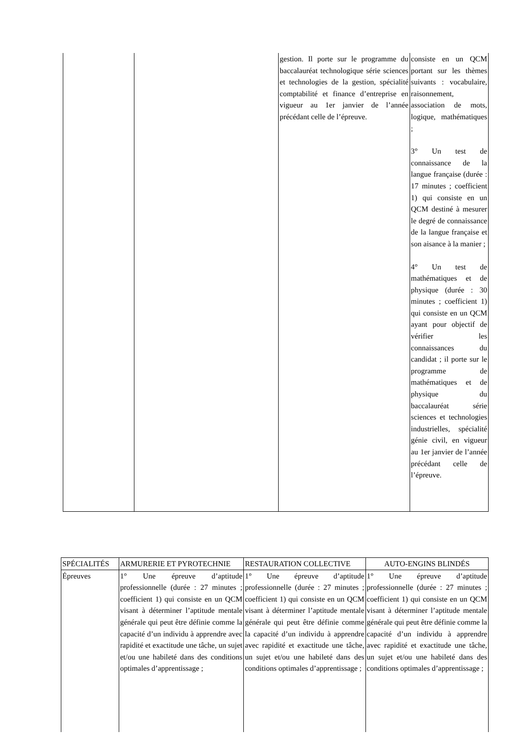| | | gestion. Il porte sur le programme du baccalauréat technologique série sciences et technologies de la gestion, spécialité comptabilité et finance d’entreprise en vigueur au 1er janvier de l’année précédant celle de l’épreuve. | consiste en un QCM portant sur les thèmes suivants : vocabulaire, raisonnement, association de mots, logique, mathématiques ; 3° Un test de connaissance de la langue française (durée : 17 minutes ; coefficient 1) qui consiste en un QCM destiné à mesurer le degré de connaissance de la langue française et son aisance à la manier ; 4° Un test de mathématiques et de physique (durée : 30 minutes ; coefficient 1) qui consiste en un QCM ayant pour objectif de vérifier les connaissances du candidat ; il porte sur le programme de mathématiques et de physique du baccalauréat série sciences et technologies industrielles, spécialité génie civil, en vigueur au 1er janvier de l’année précédant celle de l’épreuve. |
| SPÉCIALITÉS | ARMURERIE ET PYROTECHNIE | RESTAURATION COLLECTIVE | AUTO-ENGINS BLINDÉS |
| Épreuves | 1° Une épreuve d’aptitude professionnelle (durée : 27 minutes ; coefficient 1) qui consiste en un QCM visant à déterminer l’aptitude mentale générale qui peut être définie comme la capacité d’un individu à apprendre avec rapidité et exactitude une tâche, un sujet et/ou une habileté dans des conditions optimales d’apprentissage ; | 1° Une épreuve d’aptitude professionnelle (durée : 27 minutes ; coefficient 1) qui consiste en un QCM visant à déterminer l’aptitude mentale générale qui peut être définie comme la capacité d’un individu à apprendre avec rapidité et exactitude une tâche, un sujet et/ou une habileté dans des conditions optimales d’apprentissage ; | 1° Une épreuve d’aptitude professionnelle (durée : 27 minutes ; coefficient 1) qui consiste en un QCM visant à déterminer l’aptitude mentale générale qui peut être définie comme la capacité d’un individu à apprendre avec rapidité et exactitude une tâche, un sujet et/ou une habileté dans des conditions optimales d’apprentissage ; |